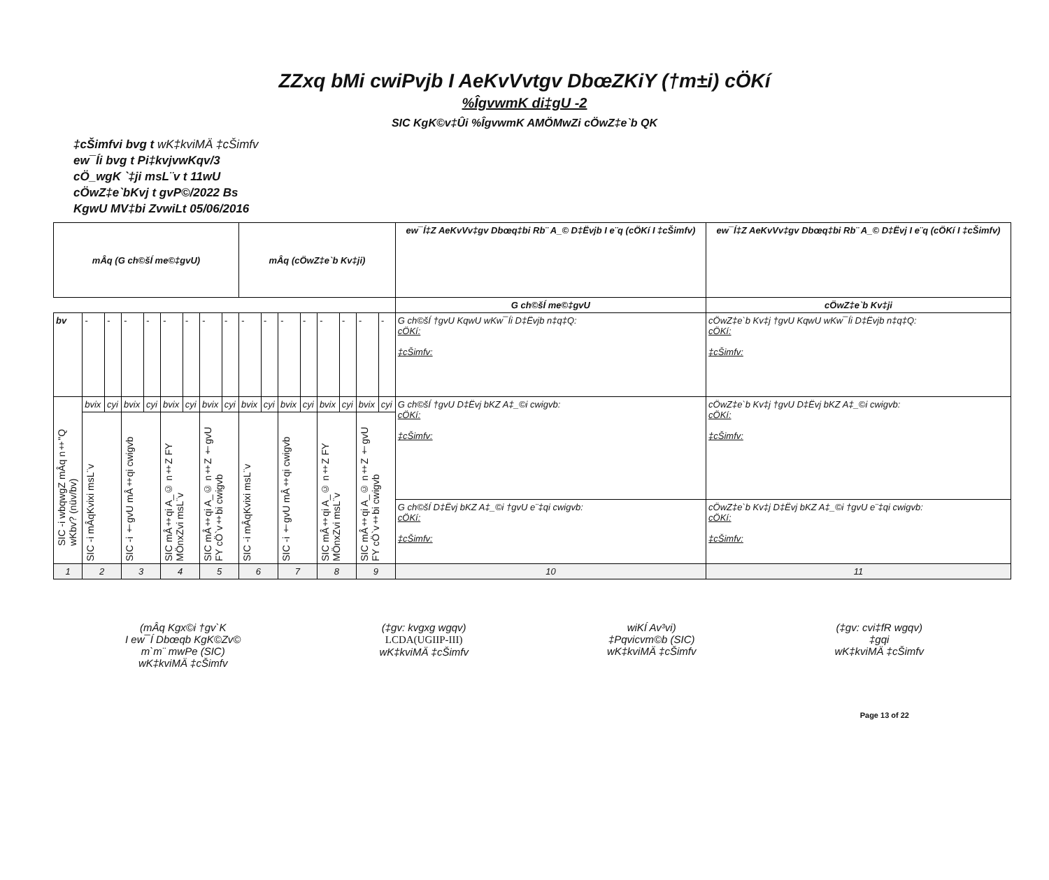ZZxq bMi cwiPvjb I AeKvVvtgv DbœZKiY (†m±i) cÖKí
%ÎgvwmK di‡gU -2
SIC KgK©v‡Ûi %ÎgvwmK AMÖMwZi cÖwZ‡e`b QK
‡cŠimfvi bvg t wK‡kviMÄ ‡cŠimfv
ew¯Íi bvg t Pi‡kvjvwKqv/3
cÖ_wgK `‡ji msL¨v t 11wU
cÖwZ‡e`bKvj t gvP©/2022 Bs
KgwU MV‡bi ZvwiLt 05/06/2016
| mÂq (G ch©šÍ me©‡gvU) | | | | | | | | | mÂq (cÖwZ‡e`b Kv‡ji) | | | | | | | | ew¯Í‡Z AeKvVv‡gv Dbœq‡bi Rb¨ A_© D‡Ëvjb I e¨q (cÖKí I ‡cŠimfv) | ew¯Í‡Z AeKvVv‡gv Dbœq‡bi Rb¨ A_© D‡Ëvj I e¨q (cÖKí I ‡cŠimfv) |
| --- | --- | --- | --- | --- | --- | --- | --- | --- | --- | --- | --- | --- | --- | --- | --- | --- | --- | --- |
| | | | | | | | | | | | | | | | | | G ch©šÍ me©‡gvU | cÖwZ‡e`b Kv‡ji |
| bv | - | - | - | - | - | - | - | - | - | - | - | - | - | - | - | - | G ch©šÍ †gvU KqwU wKw¯Íi D‡Ëvjb n‡q‡Q: cÖKí: ‡cŠimfv: | cÖwZ‡e`b Kv‡j †gvU KqwU wKw¯Íi D‡Ëvjb n‡q‡Q: cÖKí: ‡cŠimfv: |
| SIC -i wbqwgZ mÂq n‡"Q wKbv? (nüv/bv) | bvix | cyi | bvix | cyi | bvix | cyi | bvix | cyi | bvix | cyi | bvix | cyi | bvix | cyi | bvix | cyi | G ch©šÍ †gvU D‡Ëvj bKZ A‡_©i cwigvb: cÖKí: ‡cŠimfv: G ch©šÍ D‡Ëvj bKZ A‡_©i †gvU e¨‡qi cwigvb: cÖKí: ‡cŠimfv: | cÖwZ‡e`b Kv‡j †gvU D‡Ëvj bKZ A‡_©i cwigvb: cÖKí: ‡cŠimfv: cÖwZ‡e`b Kv‡j D‡Ëvj bKZ A‡_©i †gvU e¨‡qi cwigvb: cÖKí: ‡cŠimfv: |
| | SIC -i mÂqKvixi msL¨v | | SIC -i †gvU mÂ‡qi cwigvb | | SIC mÂ‡qi A_© n‡Z FY MÖnxZvi msL¨v | | SIC mÂ‡qi A_© n‡Z †gvU FY cÖ`v‡bi cwigvb | | SIC -i mÂqKvixi msL¨v | | SIC -i †gvU mÂ‡qi cwigvb | | SIC mÂ‡qi A_© n‡Z FY MÖnxZvi msL¨v | | SIC mÂ‡qi A_© n‡Z †gvU FY cÖ`v‡bi cwigvb | | | |
| 1 | 2 | | 3 | | 4 | | 5 | | 6 | | 7 | | 8 | | 9 | | 10 | 11 |
(mÂq Kgx©i †gv`K
I ew¯Í Dbœqb KgK©Zv©
m`m¨ mwPe (SIC)
wK‡kviMÄ ‡cŠimfv
(‡gv: kvgxg wgqv)
LCDA(UGIIP-III)
wK‡kviMÄ ‡cŠimfv
wiKÍ Av³vi)
‡Pqvicvm©b (SIC)
wK‡kviMÄ ‡cŠimfv
(‡gv: cvi‡fR wgqv)
‡gqi
wK‡kviMÄ ‡cŠimfv
Page 13 of 22